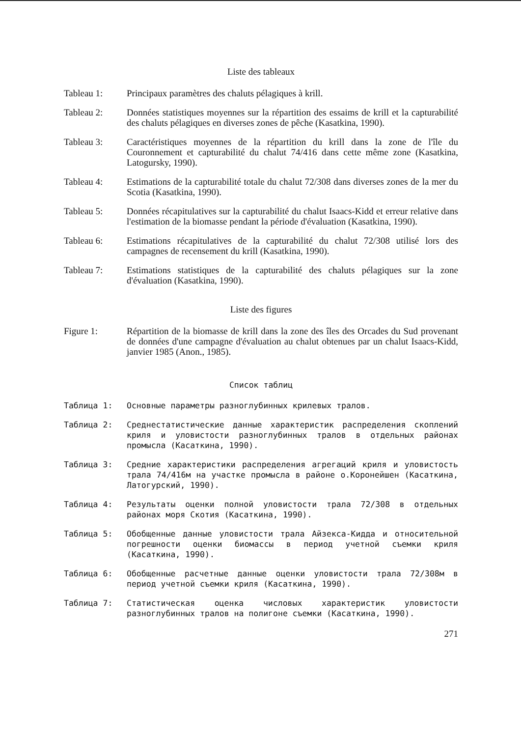Liste des tableaux
Tableau 1: Principaux paramètres des chaluts pélagiques à krill.
Tableau 2: Données statistiques moyennes sur la répartition des essaims de krill et la capturabilité des chaluts pélagiques en diverses zones de pêche (Kasatkina, 1990).
Tableau 3: Caractéristiques moyennes de la répartition du krill dans la zone de l'île du Couronnement et capturabilité du chalut 74/416 dans cette même zone (Kasatkina, Latogursky, 1990).
Tableau 4: Estimations de la capturabilité totale du chalut 72/308 dans diverses zones de la mer du Scotia (Kasatkina, 1990).
Tableau 5: Données récapitulatives sur la capturabilité du chalut Isaacs-Kidd et erreur relative dans l'estimation de la biomasse pendant la période d'évaluation (Kasatkina, 1990).
Tableau 6: Estimations récapitulatives de la capturabilité du chalut 72/308 utilisé lors des campagnes de recensement du krill (Kasatkina, 1990).
Tableau 7: Estimations statistiques de la capturabilité des chaluts pélagiques sur la zone d'évaluation (Kasatkina, 1990).
Liste des figures
Figure 1: Répartition de la biomasse de krill dans la zone des îles des Orcades du Sud provenant de données d'une campagne d'évaluation au chalut obtenues par un chalut Isaacs-Kidd, janvier 1985 (Anon., 1985).
Список таблиц
Таблица 1: Основные параметры разноглубинных крилевых тралов.
Таблица 2: Среднестатистические данные характеристик распределения скоплений криля и уловистости разноглубинных тралов в отдельных районах промысла (Касаткина, 1990).
Таблица 3: Средние характеристики распределения агрегаций криля и уловистость трала 74/416м на участке промысла в районе о.Коронейшен (Касаткина, Латогурский, 1990).
Таблица 4: Результаты оценки полной уловистости трала 72/308 в отдельных районах моря Скотия (Касаткина, 1990).
Таблица 5: Обобщенные данные уловистости трала Айзекса-Кидда и относительной погрешности оценки биомассы в период учетной съемки криля (Касаткина, 1990).
Таблица 6: Обобщенные расчетные данные оценки уловистости трала 72/308м в период учетной съемки криля (Касаткина, 1990).
Таблица 7: Статистическая оценка числовых характеристик уловистости разноглубинных тралов на полигоне съемки (Касаткина, 1990).
271